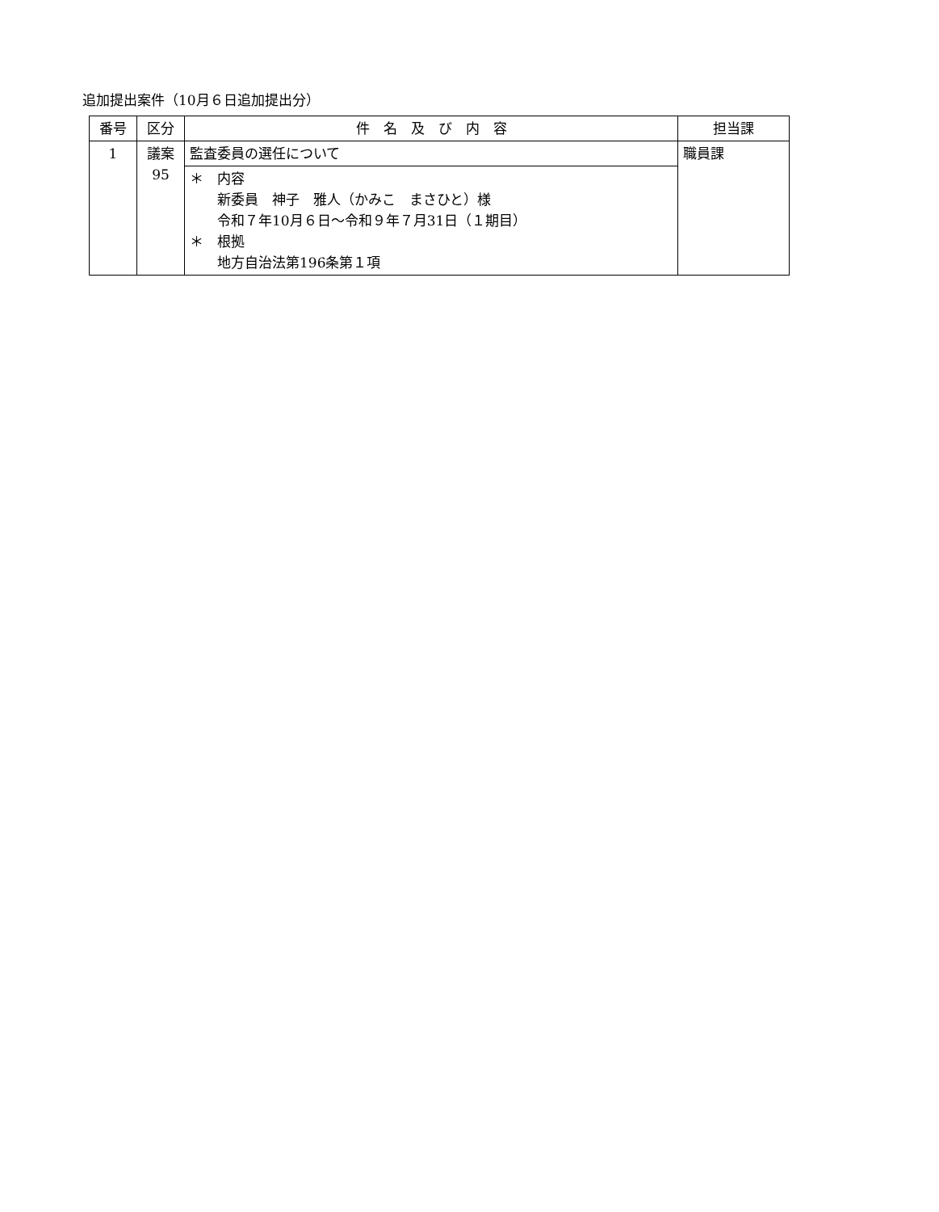追加提出案件（10月６日追加提出分）
| 番号 | 区分 | 件 名 及 び 内 容 | 担当課 |
| --- | --- | --- | --- |
| 1 | 議案 95 | 監査委員の選任について | 職員課 |
| | | ＊ 内容 新委員 神子 雅人（かみこ まさひと）様 令和７年10月６日～令和９年７月31日（１期目） ＊ 根拠 地方自治法第196条第１項 | |